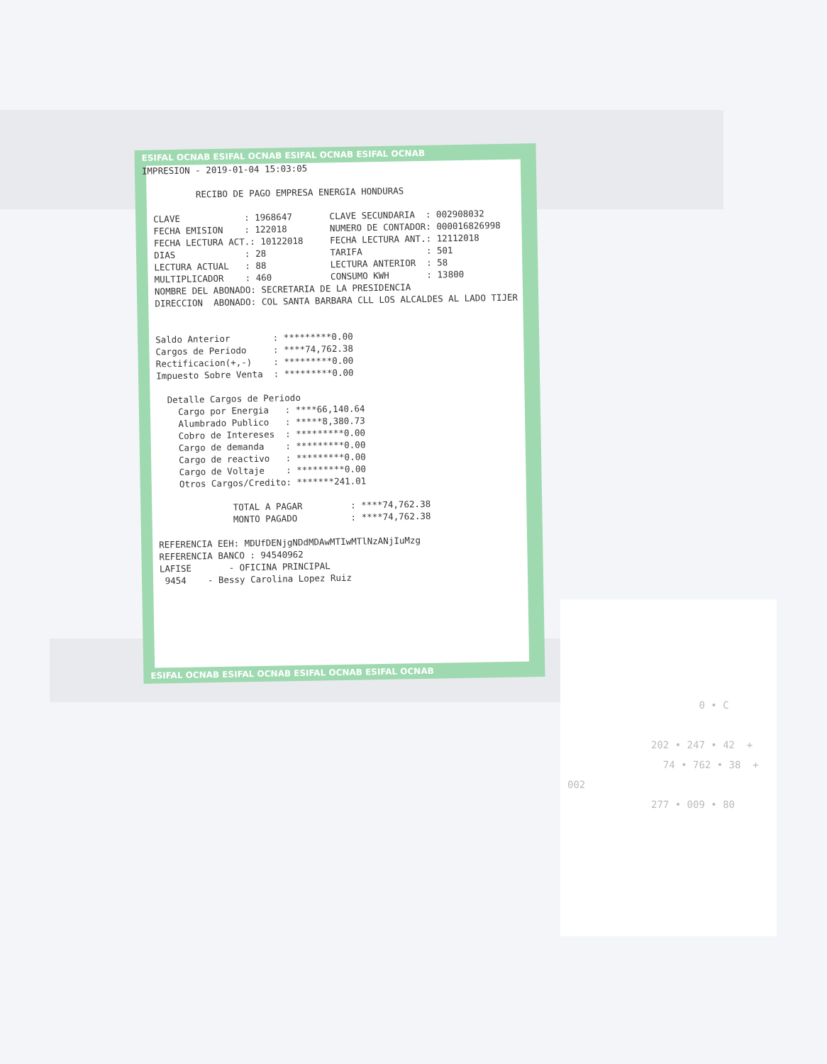ESIFAL OCNAB ESIFAL OCNAB ESIFAL OCNAB ESIFAL OCNAB
ESIFAL OCNAB ESIFAL OCNAB ESIFAL OCNAB ESIFAL OCNAB
IMPRESION - 2019-01-04 15:03:05

          RECIBO DE PAGO EMPRESA ENERGIA HONDURAS

  CLAVE            : 1968647       CLAVE SECUNDARIA  : 002908032
  FECHA EMISION    : 122018        NUMERO DE CONTADOR: 000016826998
  FECHA LECTURA ACT.: 10122018     FECHA LECTURA ANT.: 12112018
  DIAS             : 28            TARIFA            : 501
  LECTURA ACTUAL   : 88            LECTURA ANTERIOR  : 58
  MULTIPLICADOR    : 460           CONSUMO KWH       : 13800
  NOMBRE DEL ABONADO: SECRETARIA DE LA PRESIDENCIA
  DIRECCION  ABONADO: COL SANTA BARBARA CLL LOS ALCALDES AL LADO TIJER


  Saldo Anterior        : *********0.00
  Cargos de Periodo     : ****74,762.38
  Rectificacion(+,-)    : *********0.00
  Impuesto Sobre Venta  : *********0.00

    Detalle Cargos de Periodo
      Cargo por Energia   : ****66,140.64
      Alumbrado Publico   : *****8,380.73
      Cobro de Intereses  : *********0.00
      Cargo de demanda    : *********0.00
      Cargo de reactivo   : *********0.00
      Cargo de Voltaje    : *********0.00
      Otros Cargos/Credito: *******241.01

                TOTAL A PAGAR         : ****74,762.38
                MONTO PAGADO          : ****74,762.38

  REFERENCIA EEH: MDUfDENjgNDdMDAwMTIwMTlNzANjIuMzg
  REFERENCIA BANCO : 94540962
  LAFISE       - OFICINA PRINCIPAL
   9454    - Bessy Carolina Lopez Ruiz
                      0 • C

              202 • 247 • 42  +
                74 • 762 • 38  +
002
              277 • 009 • 80